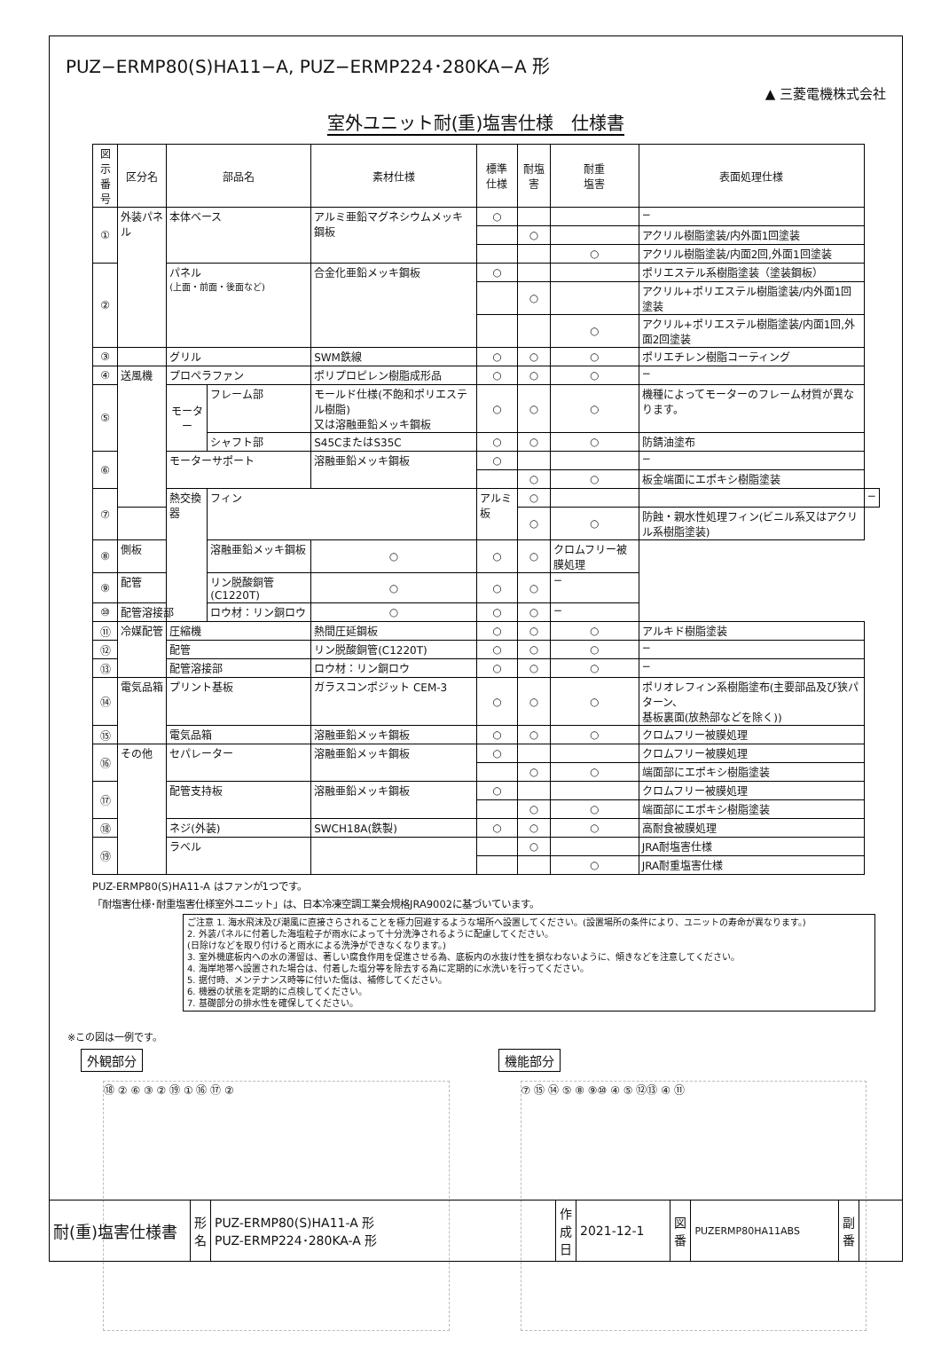PUZ−ERMP80(S)HA11−A, PUZ−ERMP224･280KA−A 形
▲ 三菱電機株式会社
室外ユニット耐(重)塩害仕様　仕様書
| 図示 番号 | 区分名 | 部品名 | | 素材仕様 | 標準 仕様 | 耐塩害 | 耐重 塩害 | 表面処理仕様 | |
| --- | --- | --- | --- | --- | --- | --- | --- | --- | --- |
| ① | 外装パネル | 本体ベース | | アルミ亜鉛マグネシウムメッキ鋼板 | ○ | | | − | |
| | | | | | | ○ | | アクリル樹脂塗装/内外面1回塗装 | |
| | | | | | | | ○ | アクリル樹脂塗装/内面2回,外面1回塗装 | |
| ② | | パネル (上面・前面・後面など) | | 合金化亜鉛メッキ鋼板 | ○ | | | ポリエステル系樹脂塗装（塗装鋼板） | |
| | | | | | | ○ | | アクリル+ポリエステル樹脂塗装/内外面1回塗装 | |
| | | | | | | | ○ | アクリル+ポリエステル樹脂塗装/内面1回,外面2回塗装 | |
| ③ | | グリル | | SWM鉄線 | ○ | ○ | ○ | ポリエチレン樹脂コーティング | |
| ④ | 送風機 | プロペラファン | | ポリプロピレン樹脂成形品 | ○ | ○ | ○ | − | |
| ⑤ | | モーター | フレーム部 | モールド仕様(不飽和ポリエステル樹脂) 又は溶融亜鉛メッキ鋼板 | ○ | ○ | ○ | 機種によってモーターのフレーム材質が異なります。 | |
| | | | シャフト部 | S45CまたはS35C | ○ | ○ | ○ | 防錆油塗布 | |
| ⑥ | | モーターサポート | | 溶融亜鉛メッキ鋼板 | ○ | | | − | |
| | | | | | | ○ | ○ | 板金端面にエポキシ樹脂塗装 | |
| ⑦ | | 熱交換器 | フィン | | アルミ板 | ○ | | | − |
| | | | | | | ○ | ○ | 防蝕・親水性処理フィン(ビニル系又はアクリル系樹脂塗装) | |
| ⑧ | 側板 | | 溶融亜鉛メッキ鋼板 | ○ | ○ | ○ | クロムフリー被膜処理 | | |
| ⑨ | 配管 | | リン脱酸銅管(C1220T) | ○ | ○ | ○ | − | | |
| ⑩ | 配管溶接部 | | ロウ材：リン銅ロウ | ○ | ○ | ○ | − | | |
| ⑪ | 冷媒配管 | 圧縮機 | | 熱間圧延鋼板 | ○ | ○ | ○ | アルキド樹脂塗装 | |
| ⑫ | | 配管 | | リン脱酸銅管(C1220T) | ○ | ○ | ○ | − | |
| ⑬ | | 配管溶接部 | | ロウ材：リン銅ロウ | ○ | ○ | ○ | − | |
| ⑭ | 電気品箱 | プリント基板 | | ガラスコンポジット CEM-3 | ○ | ○ | ○ | ポリオレフィン系樹脂塗布(主要部品及び狭パターン、 基板裏面(放熱部などを除く)) | |
| ⑮ | | 電気品箱 | | 溶融亜鉛メッキ鋼板 | ○ | ○ | ○ | クロムフリー被膜処理 | |
| ⑯ | その他 | セパレーター | | 溶融亜鉛メッキ鋼板 | ○ | | | クロムフリー被膜処理 | |
| | | | | | | ○ | ○ | 端面部にエポキシ樹脂塗装 | |
| ⑰ | | 配管支持板 | | 溶融亜鉛メッキ鋼板 | ○ | | | クロムフリー被膜処理 | |
| | | | | | | ○ | ○ | 端面部にエポキシ樹脂塗装 | |
| ⑱ | | ネジ(外装) | | SWCH18A(鉄製) | ○ | ○ | ○ | 高耐食被膜処理 | |
| ⑲ | | ラベル | | | | ○ | | JRA耐塩害仕様 | |
| | | | | | | | ○ | JRA耐重塩害仕様 | |
PUZ-ERMP80(S)HA11-A はファンが1つです。
「耐塩害仕様･耐重塩害仕様室外ユニット」は、日本冷凍空調工業会規格JRA9002に基づいています。
ご注意 1. 海水飛沫及び潮風に直接さらされることを極力回避するような場所へ設置してください。(設置場所の条件により、ユニットの寿命が異なります。)
2. 外装パネルに付着した海塩粒子が雨水によって十分洗浄されるように配慮してください。
(日除けなどを取り付けると雨水による洗浄ができなくなります。)
3. 室外機底板内への水の滞留は、著しい腐食作用を促進させる為、底板内の水抜け性を損なわないように、傾きなどを注意してください。
4. 海岸地帯へ設置された場合は、付着した塩分等を除去する為に定期的に水洗いを行ってください。
5. 据付時、メンテナンス時等に付いた傷は、補修してください。
6. 機器の状態を定期的に点検してください。
7. 基礎部分の排水性を確保してください。
※この図は一例です。
外観部分
⑱ ② ⑥ ③ ② ⑲ ① ⑯ ⑰ ②
機能部分
⑦ ⑮ ⑭ ⑤ ⑧ ⑨⑩ ④ ⑤ ⑫⑬ ④ ⑪
| 耐(重)塩害仕様書 | 形 名 | PUZ-ERMP80(S)HA11-A 形 PUZ-ERMP224･280KA-A 形 | 作 成 日 | 2021-12-1 | 図 番 | PUZERMP80HA11ABS | 副 番 | |